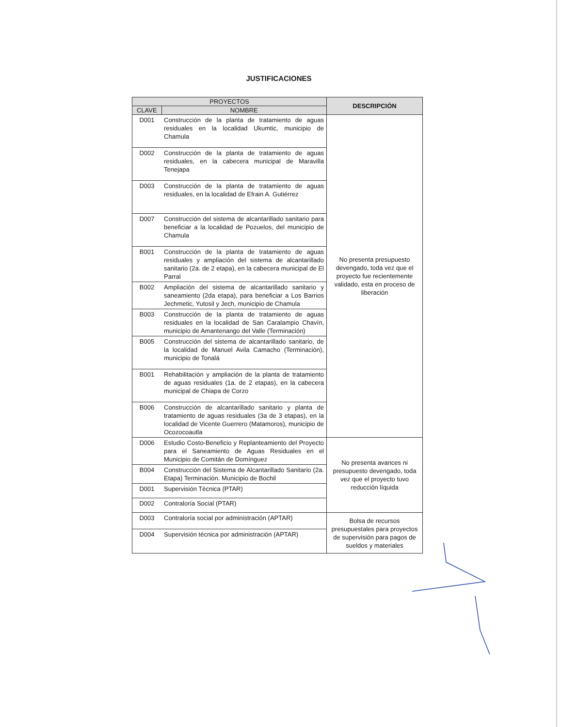JUSTIFICACIONES
| PROYECTOS | | DESCRIPCIÓN |
| --- | --- | --- |
| CLAVE | NOMBRE | |
| D001 | Construcción de la planta de tratamiento de aguas residuales en la localidad Ukumtic, municipio de Chamula | No presenta presupuesto devengado, toda vez que el proyecto fue recientemente validado, esta en proceso de liberación |
| D002 | Construcción de la planta de tratamiento de aguas residuales, en la cabecera municipal de Maravilla Tenejapa | |
| D003 | Construcción de la planta de tratamiento de aguas residuales, en la localidad de Efrain A. Gutiérrez | |
| D007 | Construcción del sistema de alcantarillado sanitario para beneficiar a la localidad de Pozuelos, del municipio de Chamula | |
| B001 | Construcción de la planta de tratamiento de aguas residuales y ampliación del sistema de alcantarillado sanitario (2a. de 2 etapa), en la cabecera municipal de El Parral | |
| B002 | Ampliación del sistema de alcantarillado sanitario y saneamiento (2da etapa), para beneficiar a Los Barrios Jechmetic, Yutosil y Jech, municipio de Chamula | |
| B003 | Construcción de la planta de tratamiento de aguas residuales en la localidad de San Caralampio Chavín, municipio de Amantenango del Valle (Terminación) | |
| B005 | Construcción del sistema de alcantarillado sanitario, de la localidad de Manuel Avila Camacho (Terminación), municipio de Tonalá | |
| B001 | Rehabilitación y ampliación de la planta de tratamiento de aguas residuales (1a. de 2 etapas), en la cabecera municipal de Chiapa de Corzo | |
| B006 | Construcción de alcantarillado sanitario y planta de tratamiento de aguas residuales (3a de 3 etapas), en la localidad de Vicente Guerrero (Matamoros), municipio de Ocozocoautla | |
| D006 | Estudio Costo-Beneficio y Replanteamiento del Proyecto para el Saneamiento de Aguas Residuales en el Municipio de Comitán de Domínguez | No presenta avances ni presupuesto devengado, toda vez que el proyecto tuvo reducción líquida |
| B004 | Construcción del Sistema de Alcantarillado Sanitario (2a. Etapa) Terminación. Municipio de Bochil | |
| D001 | Supervisión Técnica (PTAR) | |
| D002 | Contraloría Social (PTAR) | |
| D003 | Contraloría social por administración (APTAR) | Bolsa de recursos presupuestales para proyectos de supervisión para pagos de sueldos y materiales |
| D004 | Supervisión técnica por administración (APTAR) | |